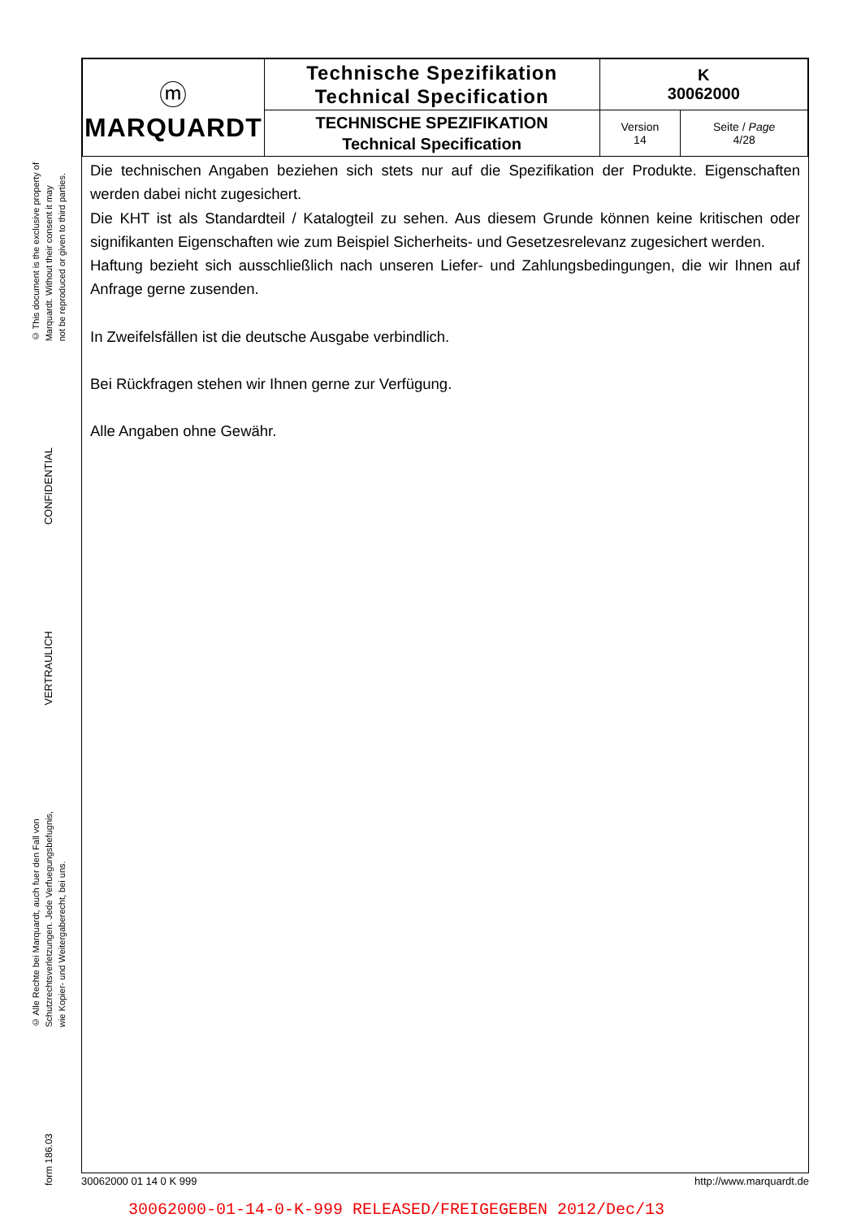© This document is the exclusive property of
Marquardt. Without their consent it may
not be reproduced or given to third parties.
CONFIDENTIAL
VERTRAULICH
© Alle Rechte bei Marquardt, auch fuer den Fall von
Schutzrechtsverletzungen. Jede Verfuegungsbefugnis,
wie Kopier- und Weitergaberecht, bei uns.
form 186.03
| ⓜ MARQUARDT | Technische Spezifikation Technical Specification | K 30062000 | |
| | TECHNISCHE SPEZIFIKATION Technical Specification | Version 14 | Seite / Page 4/28 |
Die technischen Angaben beziehen sich stets nur auf die Spezifikation der Produkte. Eigenschaften werden dabei nicht zugesichert.
Die KHT ist als Standardteil / Katalogteil zu sehen. Aus diesem Grunde können keine kritischen oder signifikanten Eigenschaften wie zum Beispiel Sicherheits- und Gesetzesrelevanz zugesichert werden.
Haftung bezieht sich ausschließlich nach unseren Liefer- und Zahlungsbedingungen, die wir Ihnen auf Anfrage gerne zusenden.
In Zweifelsfällen ist die deutsche Ausgabe verbindlich.
Bei Rückfragen stehen wir Ihnen gerne zur Verfügung.
Alle Angaben ohne Gewähr.
30062000 01 14 0 K 999 http://www.marquardt.de
30062000-01-14-0-K-999 RELEASED/FREIGEGEBEN 2012/Dec/13